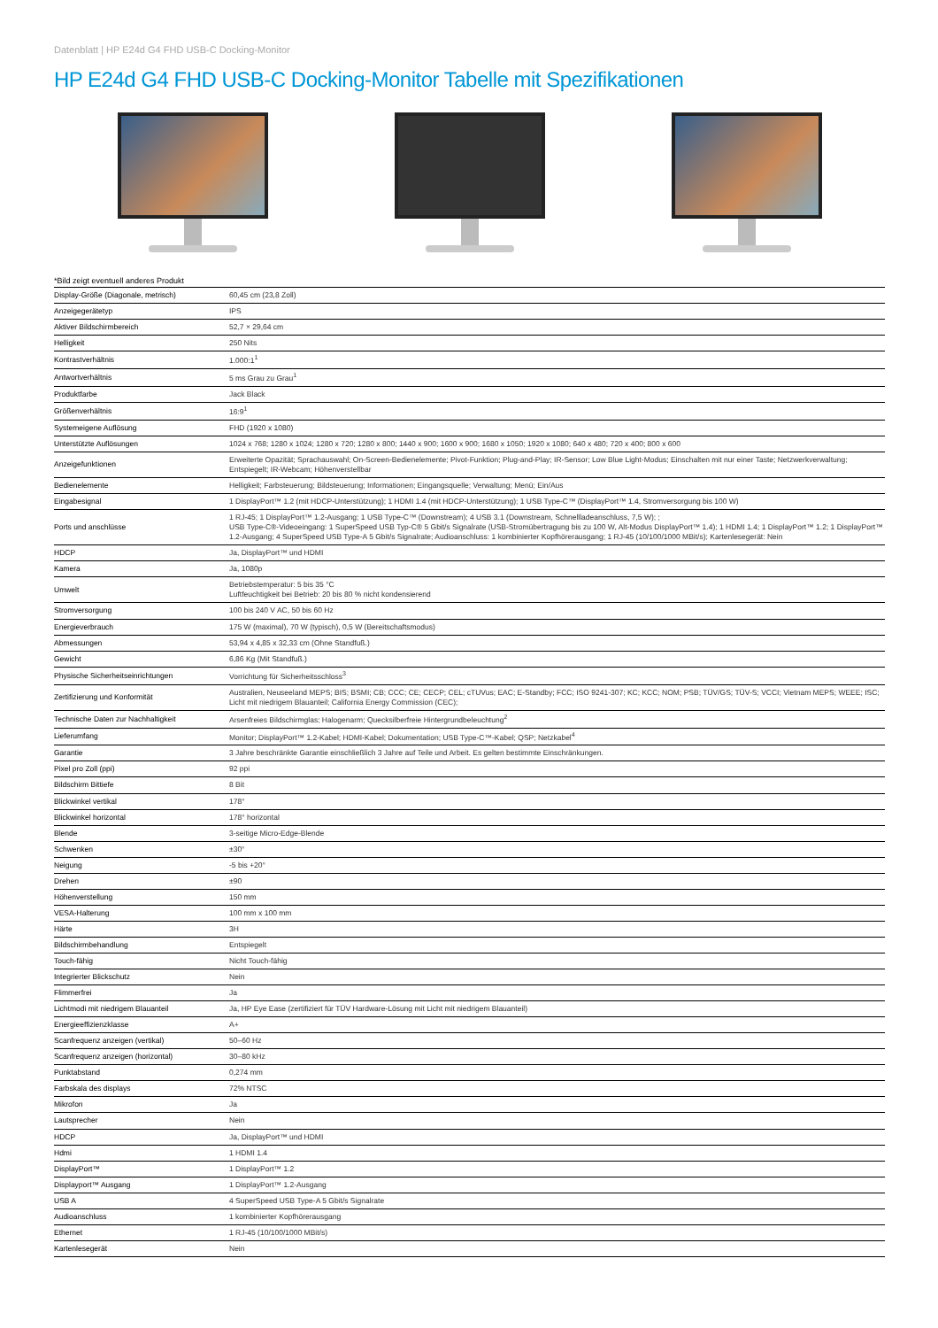Datenblatt | HP E24d G4 FHD USB-C Docking-Monitor
HP E24d G4 FHD USB-C Docking-Monitor Tabelle mit Spezifikationen
*Bild zeigt eventuell anderes Produkt
| Display-Größe (Diagonale, metrisch) | 60,45 cm (23,8 Zoll) |
| Anzeigegerätetyp | IPS |
| Aktiver Bildschirmbereich | 52,7 × 29,64 cm |
| Helligkeit | 250 Nits |
| Kontrastverhältnis | 1.000:1<sup>1</sup> |
| Antwortverhältnis | 5 ms Grau zu Grau<sup>1</sup> |
| Produktfarbe | Jack Black |
| Größenverhältnis | 16:9<sup>1</sup> |
| Systemeigene Auflösung | FHD (1920 x 1080) |
| Unterstützte Auflösungen | 1024 x 768; 1280 x 1024; 1280 x 720; 1280 x 800; 1440 x 900; 1600 x 900; 1680 x 1050; 1920 x 1080; 640 x 480; 720 x 400; 800 x 600 |
| Anzeigefunktionen | Erweiterte Opazität; Sprachauswahl; On-Screen-Bedienelemente; Pivot-Funktion; Plug-and-Play; IR-Sensor; Low Blue Light-Modus; Einschalten mit nur einer Taste; Netzwerkverwaltung; Entspiegelt; IR-Webcam; Höhenverstellbar |
| Bedienelemente | Helligkeit; Farbsteuerung; Bildsteuerung; Informationen; Eingangsquelle; Verwaltung; Menü; Ein/Aus |
| Eingabesignal | 1 DisplayPort™ 1.2 (mit HDCP-Unterstützung); 1 HDMI 1.4 (mit HDCP-Unterstützung); 1 USB Type-C™ (DisplayPort™ 1.4, Stromversorgung bis 100 W) |
| Ports und anschlüsse | 1 RJ-45; 1 DisplayPort™ 1.2-Ausgang; 1 USB Type-C™ (Downstream); 4 USB 3.1 (Downstream, Schnellladeanschluss, 7,5 W); ; USB Type-C®-Videoeingang: 1 SuperSpeed USB Typ-C® 5 Gbit/s Signalrate (USB-Stromübertragung bis zu 100 W, Alt-Modus DisplayPort™ 1.4); 1 HDMI 1.4; 1 DisplayPort™ 1.2; 1 DisplayPort™ 1.2-Ausgang; 4 SuperSpeed USB Type-A 5 Gbit/s Signalrate; Audioanschluss: 1 kombinierter Kopfhörerausgang; 1 RJ-45 (10/100/1000 MBit/s); Kartenlesegerät: Nein |
| HDCP | Ja, DisplayPort™ und HDMI |
| Kamera | Ja, 1080p |
| Umwelt | Betriebstemperatur: 5 bis 35 °C Luftfeuchtigkeit bei Betrieb: 20 bis 80 % nicht kondensierend |
| Stromversorgung | 100 bis 240 V AC, 50 bis 60 Hz |
| Energieverbrauch | 175 W (maximal), 70 W (typisch), 0,5 W (Bereitschaftsmodus) |
| Abmessungen | 53,94 x 4,85 x 32,33 cm (Ohne Standfuß.) |
| Gewicht | 6,86 Kg (Mit Standfuß.) |
| Physische Sicherheitseinrichtungen | Vorrichtung für Sicherheitsschloss<sup>3</sup> |
| Zertifizierung und Konformität | Australien, Neuseeland MEPS; BIS; BSMI; CB; CCC; CE; CECP; CEL; cTUVus; EAC; E-Standby; FCC; ISO 9241-307; KC; KCC; NOM; PSB; TÜV/GS; TÜV-S; VCCI; Vietnam MEPS; WEEE; ISC; Licht mit niedrigem Blauanteil; California Energy Commission (CEC); |
| Technische Daten zur Nachhaltigkeit | Arsenfreies Bildschirmglas; Halogenarm; Quecksilberfreie Hintergrundbeleuchtung<sup>2</sup> |
| Lieferumfang | Monitor; DisplayPort™ 1.2-Kabel; HDMI-Kabel; Dokumentation; USB Type-C™-Kabel; QSP; Netzkabel<sup>4</sup> |
| Garantie | 3 Jahre beschränkte Garantie einschließlich 3 Jahre auf Teile und Arbeit. Es gelten bestimmte Einschränkungen. |
| Pixel pro Zoll (ppi) | 92 ppi |
| Bildschirm Bittiefe | 8 Bit |
| Blickwinkel vertikal | 178° |
| Blickwinkel horizontal | 178° horizontal |
| Blende | 3-seitige Micro-Edge-Blende |
| Schwenken | ±30° |
| Neigung | -5 bis +20° |
| Drehen | ±90 |
| Höhenverstellung | 150 mm |
| VESA-Halterung | 100 mm x 100 mm |
| Härte | 3H |
| Bildschirmbehandlung | Entspiegelt |
| Touch-fähig | Nicht Touch-fähig |
| Integrierter Blickschutz | Nein |
| Flimmerfrei | Ja |
| Lichtmodi mit niedrigem Blauanteil | Ja, HP Eye Ease (zertifiziert für TÜV Hardware-Lösung mit Licht mit niedrigem Blauanteil) |
| Energieeffizienzklasse | A+ |
| Scanfrequenz anzeigen (vertikal) | 50–60 Hz |
| Scanfrequenz anzeigen (horizontal) | 30–80 kHz |
| Punktabstand | 0,274 mm |
| Farbskala des displays | 72% NTSC |
| Mikrofon | Ja |
| Lautsprecher | Nein |
| HDCP | Ja, DisplayPort™ und HDMI |
| Hdmi | 1 HDMI 1.4 |
| DisplayPort™ | 1 DisplayPort™ 1.2 |
| Displayport™ Ausgang | 1 DisplayPort™ 1.2-Ausgang |
| USB A | 4 SuperSpeed USB Type-A 5 Gbit/s Signalrate |
| Audioanschluss | 1 kombinierter Kopfhörerausgang |
| Ethernet | 1 RJ-45 (10/100/1000 MBit/s) |
| Kartenlesegerät | Nein |